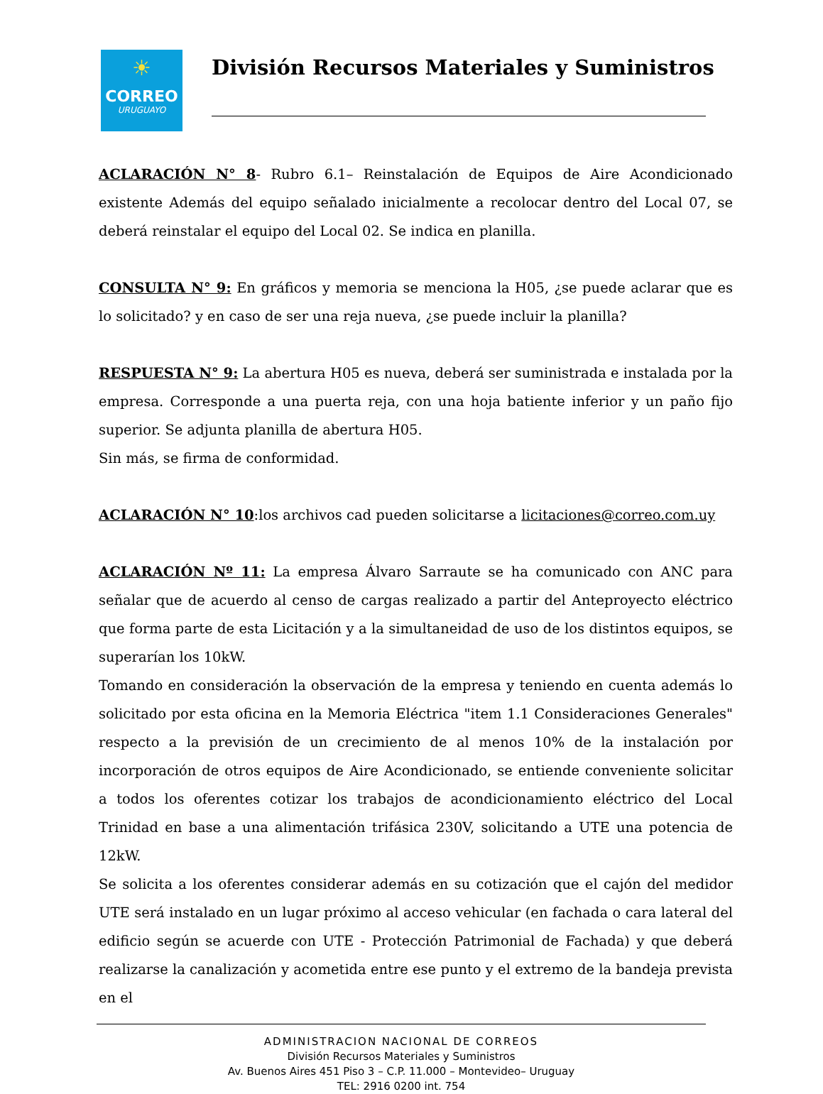☀
CORREO
URUGUAYO
División Recursos Materiales y Suministros
ACLARACIÓN N° 8- Rubro 6.1– Reinstalación de Equipos de Aire Acondicionado existente Además del equipo señalado inicialmente a recolocar dentro del Local 07, se deberá reinstalar el equipo del Local 02. Se indica en planilla.
CONSULTA N° 9: En gráficos y memoria se menciona la H05, ¿se puede aclarar que es lo solicitado? y en caso de ser una reja nueva, ¿se puede incluir la planilla?
RESPUESTA N° 9: La abertura H05 es nueva, deberá ser suministrada e instalada por la empresa. Corresponde a una puerta reja, con una hoja batiente inferior y un paño fijo superior. Se adjunta planilla de abertura H05.
Sin más, se firma de conformidad.
ACLARACIÓN N° 10:los archivos cad pueden solicitarse a licitaciones@correo.com.uy
ACLARACIÓN Nº 11: La empresa Álvaro Sarraute se ha comunicado con ANC para señalar que de acuerdo al censo de cargas realizado a partir del Anteproyecto eléctrico que forma parte de esta Licitación y a la simultaneidad de uso de los distintos equipos, se superarían los 10kW.
Tomando en consideración la observación de la empresa y teniendo en cuenta además lo solicitado por esta oficina en la Memoria Eléctrica "item 1.1 Consideraciones Generales" respecto a la previsión de un crecimiento de al menos 10% de la instalación por incorporación de otros equipos de Aire Acondicionado, se entiende conveniente solicitar a todos los oferentes cotizar los trabajos de acondicionamiento eléctrico del Local Trinidad en base a una alimentación trifásica 230V, solicitando a UTE una potencia de 12kW.
Se solicita a los oferentes considerar además en su cotización que el cajón del medidor UTE será instalado en un lugar próximo al acceso vehicular (en fachada o cara lateral del edificio según se acuerde con UTE - Protección Patrimonial de Fachada) y que deberá realizarse la canalización y acometida entre ese punto y el extremo de la bandeja prevista en el
ADMINISTRACION NACIONAL DE CORREOS
División Recursos Materiales y Suministros
Av. Buenos Aires 451 Piso 3 – C.P. 11.000 – Montevideo– Uruguay
TEL: 2916 0200 int. 754